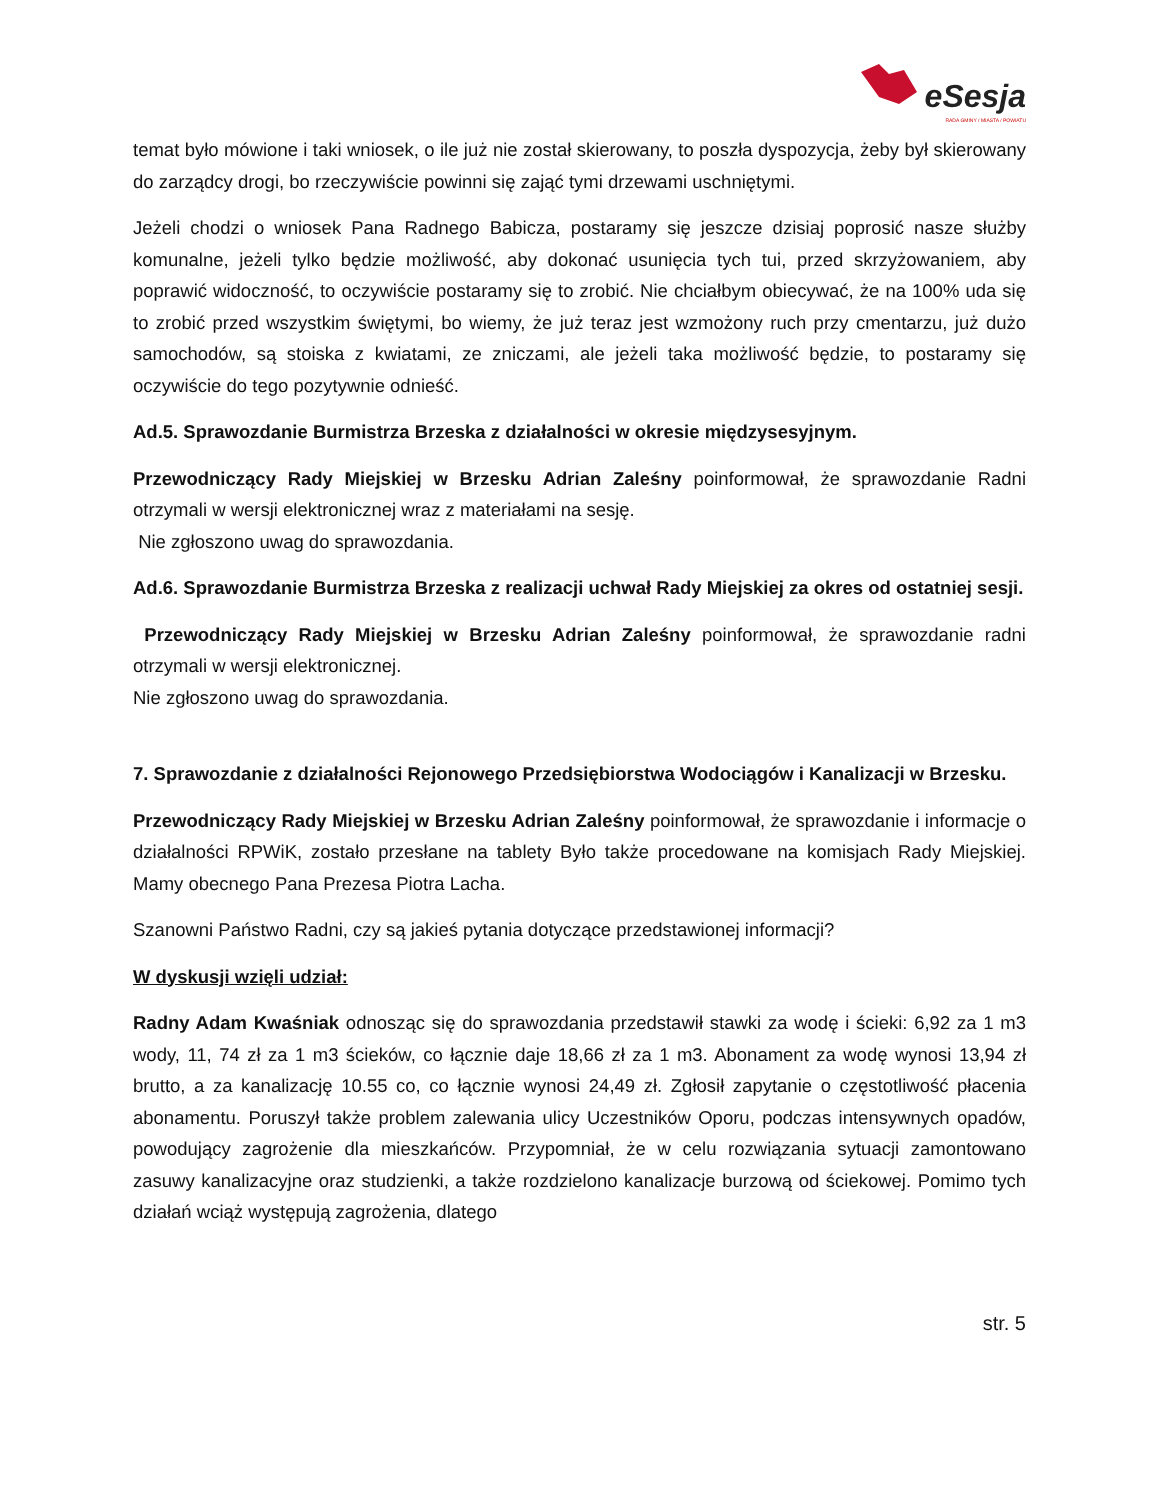eSesja
RADA GMINY / MIASTA / POWIATU
temat było mówione i taki wniosek, o ile już nie został skierowany, to poszła dyspozycja, żeby był skierowany do zarządcy drogi, bo rzeczywiście powinni się zająć tymi drzewami uschniętymi.
Jeżeli chodzi o wniosek Pana Radnego Babicza, postaramy się jeszcze dzisiaj poprosić nasze służby komunalne, jeżeli tylko będzie możliwość, aby dokonać usunięcia tych tui, przed skrzyżowaniem, aby poprawić widoczność, to oczywiście postaramy się to zrobić. Nie chciałbym obiecywać, że na 100% uda się to zrobić przed wszystkim świętymi, bo wiemy, że już teraz jest wzmożony ruch przy cmentarzu, już dużo samochodów, są stoiska z kwiatami, ze zniczami, ale jeżeli taka możliwość będzie, to postaramy się oczywiście do tego pozytywnie odnieść.
Ad.5. Sprawozdanie Burmistrza Brzeska z działalności w okresie międzysesyjnym.
Przewodniczący Rady Miejskiej w Brzesku Adrian Zaleśny poinformował, że sprawozdanie Radni otrzymali w wersji elektronicznej wraz z materiałami na sesję.
Nie zgłoszono uwag do sprawozdania.
Ad.6. Sprawozdanie Burmistrza Brzeska z realizacji uchwał Rady Miejskiej za okres od ostatniej sesji.
Przewodniczący Rady Miejskiej w Brzesku Adrian Zaleśny poinformował, że sprawozdanie radni otrzymali w wersji elektronicznej.
Nie zgłoszono uwag do sprawozdania.
7. Sprawozdanie z działalności Rejonowego Przedsiębiorstwa Wodociągów i Kanalizacji w Brzesku.
Przewodniczący Rady Miejskiej w Brzesku Adrian Zaleśny poinformował, że sprawozdanie i informacje o działalności RPWiK, zostało przesłane na tablety Było także procedowane na komisjach Rady Miejskiej. Mamy obecnego Pana Prezesa Piotra Lacha.
Szanowni Państwo Radni, czy są jakieś pytania dotyczące przedstawionej informacji?
W dyskusji wzięli udział:
Radny Adam Kwaśniak odnosząc się do sprawozdania przedstawił stawki za wodę i ścieki: 6,92 za 1 m3 wody, 11, 74 zł za 1 m3 ścieków, co łącznie daje 18,66 zł za 1 m3. Abonament za wodę wynosi 13,94 zł brutto, a za kanalizację 10.55 co, co łącznie wynosi 24,49 zł. Zgłosił zapytanie o częstotliwość płacenia abonamentu. Poruszył także problem zalewania ulicy Uczestników Oporu, podczas intensywnych opadów, powodujący zagrożenie dla mieszkańców. Przypomniał, że w celu rozwiązania sytuacji zamontowano zasuwy kanalizacyjne oraz studzienki, a także rozdzielono kanalizacje burzową od ściekowej. Pomimo tych działań wciąż występują zagrożenia, dlatego
str. 5